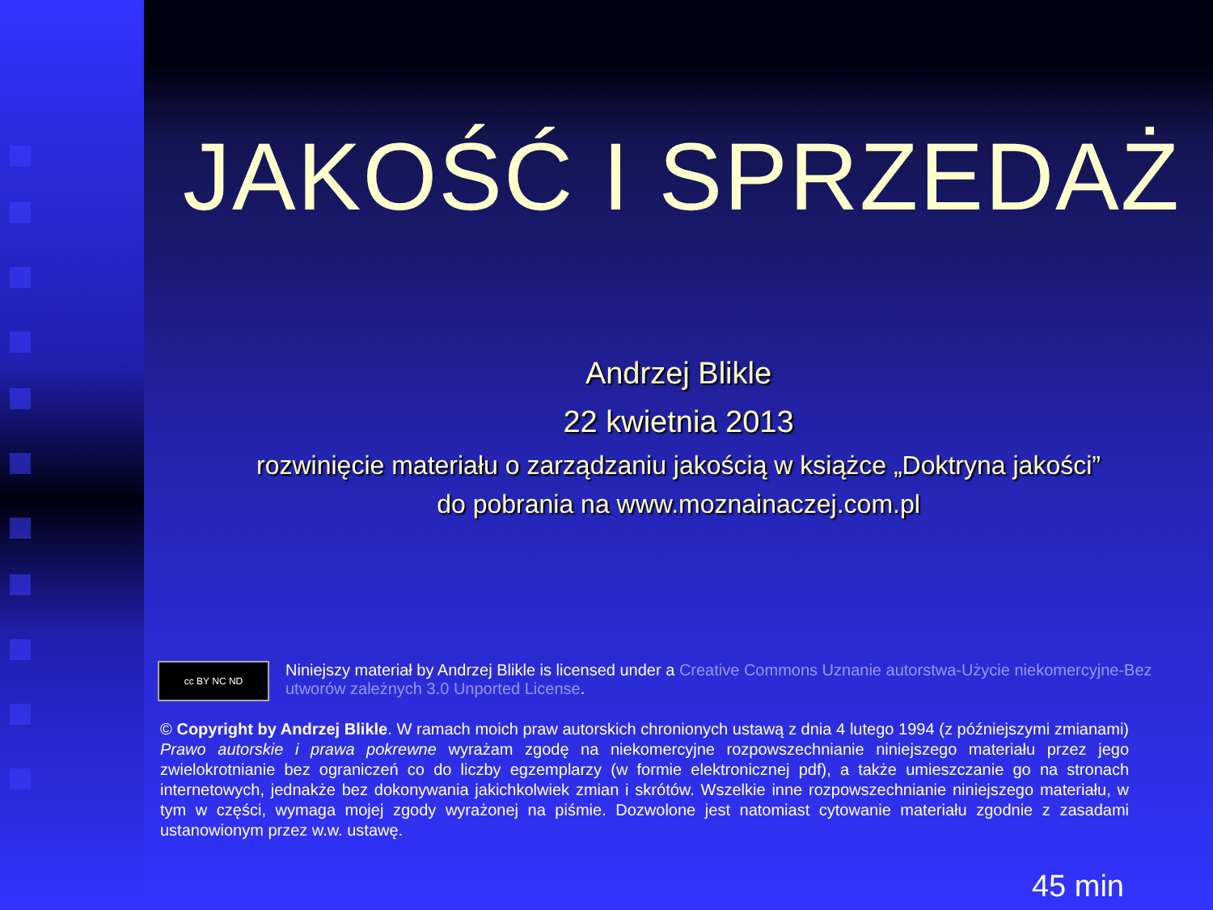JAKOŚĆ I SPRZEDAŻ
Andrzej Blikle
22 kwietnia 2013
rozwinięcie materiału o zarządzaniu jakością w książce „Doktryna jakości”
do pobrania na www.moznainaczej.com.pl
cc BY NC ND
Niniejszy materiał by Andrzej Blikle is licensed under a Creative Commons Uznanie autorstwa-Użycie niekomercyjne-Bez utworów zależnych 3.0 Unported License.
© Copyright by Andrzej Blikle. W ramach moich praw autorskich chronionych ustawą z dnia 4 lutego 1994 (z późniejszymi zmianami) Prawo autorskie i prawa pokrewne wyrażam zgodę na niekomercyjne rozpowszechnianie niniejszego materiału przez jego zwielokrotnianie bez ograniczeń co do liczby egzemplarzy (w formie elektronicznej pdf), a także umieszczanie go na stronach internetowych, jednakże bez dokonywania jakichkolwiek zmian i skrótów. Wszelkie inne rozpowszechnianie niniejszego materiału, w tym w części, wymaga mojej zgody wyrażonej na piśmie. Dozwolone jest natomiast cytowanie materiału zgodnie z zasadami ustanowionym przez w.w. ustawę.
45 min